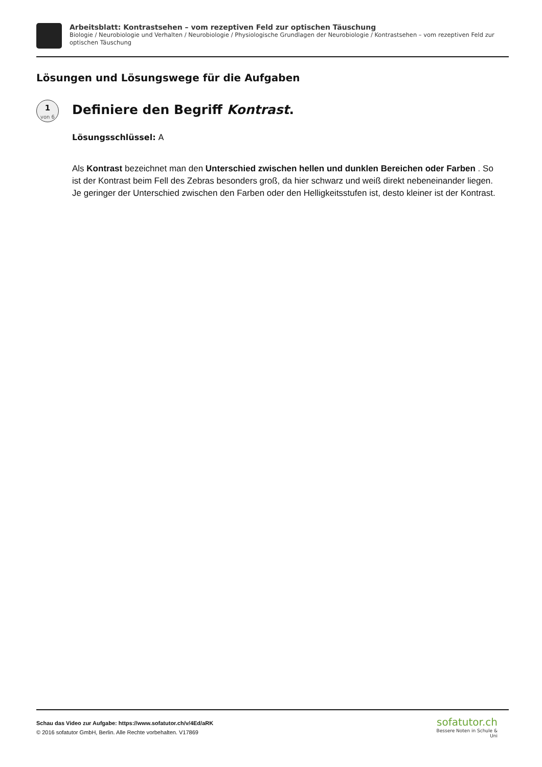Arbeitsblatt: Kontrastsehen – vom rezeptiven Feld zur optischen Täuschung
Biologie / Neurobiologie und Verhalten / Neurobiologie / Physiologische Grundlagen der Neurobiologie / Kontrastsehen – vom rezeptiven Feld zur optischen Täuschung
Lösungen und Lösungswege für die Aufgaben
1
von 6
Definiere den Begriff Kontrast.
Lösungsschlüssel: A
Als Kontrast bezeichnet man den Unterschied zwischen hellen und dunklen Bereichen oder Farben . So ist der Kontrast beim Fell des Zebras besonders groß, da hier schwarz und weiß direkt nebeneinander liegen. Je geringer der Unterschied zwischen den Farben oder den Helligkeitsstufen ist, desto kleiner ist der Kontrast.
Schau das Video zur Aufgabe: https://www.sofatutor.ch/v/4Ed/aRK
© 2016 sofatutor GmbH, Berlin. Alle Rechte vorbehalten. V17869
sofatutor.ch
Bessere Noten in Schule & Uni